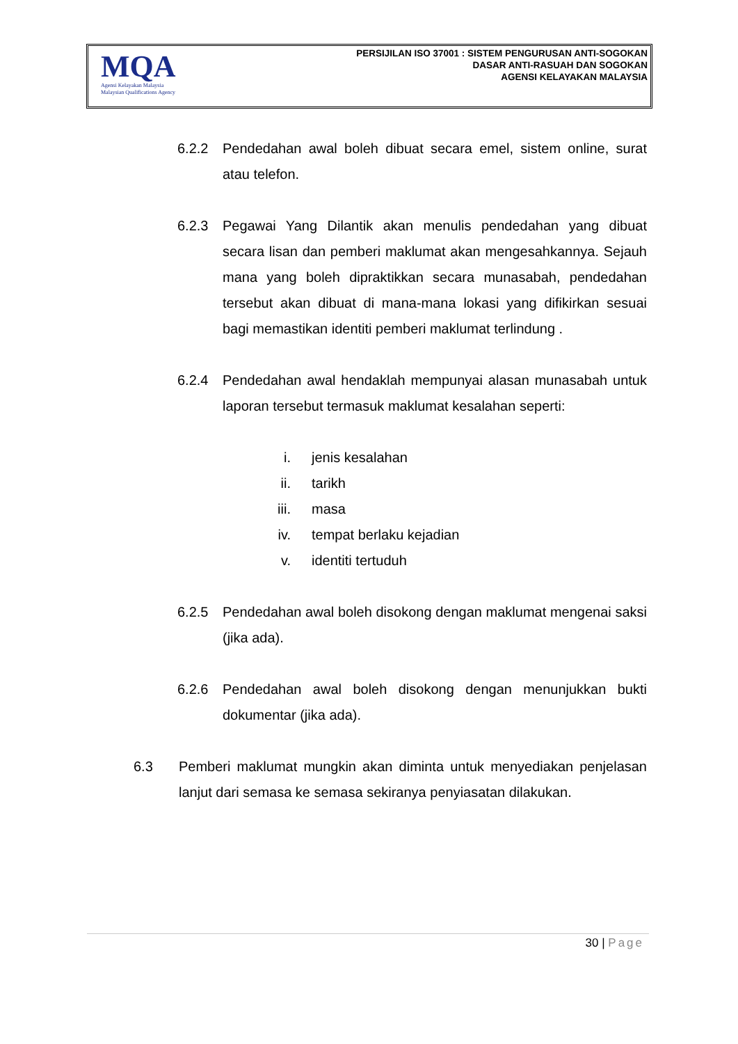MQA
Agensi Kelayakan Malaysia
Malaysian Qualifications Agency
PERSIJILAN ISO 37001 : SISTEM PENGURUSAN ANTI-SOGOKAN
DASAR ANTI-RASUAH DAN SOGOKAN
AGENSI KELAYAKAN MALAYSIA
6.2.2 Pendedahan awal boleh dibuat secara emel, sistem online, surat atau telefon.
6.2.3 Pegawai Yang Dilantik akan menulis pendedahan yang dibuat secara lisan dan pemberi maklumat akan mengesahkannya. Sejauh mana yang boleh dipraktikkan secara munasabah, pendedahan tersebut akan dibuat di mana-mana lokasi yang difikirkan sesuai bagi memastikan identiti pemberi maklumat terlindung .
6.2.4 Pendedahan awal hendaklah mempunyai alasan munasabah untuk laporan tersebut termasuk maklumat kesalahan seperti:
i. jenis kesalahan
ii. tarikh
iii. masa
iv. tempat berlaku kejadian
v. identiti tertuduh
6.2.5 Pendedahan awal boleh disokong dengan maklumat mengenai saksi (jika ada).
6.2.6 Pendedahan awal boleh disokong dengan menunjukkan bukti dokumentar (jika ada).
6.3 Pemberi maklumat mungkin akan diminta untuk menyediakan penjelasan lanjut dari semasa ke semasa sekiranya penyiasatan dilakukan.
30 | Page